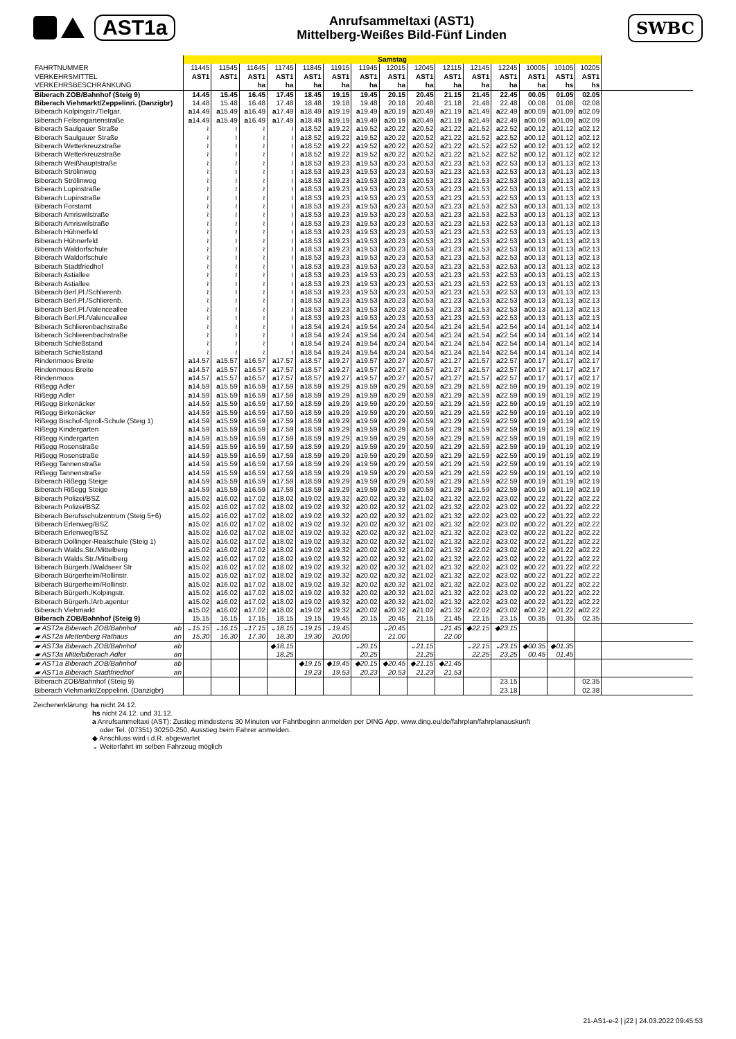AST1a
Anrufsammeltaxi (AST1)
Mittelberg-Weißes Bild-Fünf Linden
SWBC
| | Samstag | | | | | | | | | | | | | | | |
| FAHRTNUMMER | 11445 | 11545 | 11645 | 11745 | 11845 | 11915 | 11945 | 12015 | 12045 | 12115 | 12145 | 12245 | 10005 | 10105 | 10205 | |
| VERKEHRSMITTEL | AST1 | AST1 | AST1 | AST1 | AST1 | AST1 | AST1 | AST1 | AST1 | AST1 | AST1 | AST1 | AST1 | AST1 | AST1 | |
| VERKEHRSBESCHRÄNKUNG | | | ha | ha | ha | ha | ha | ha | ha | ha | ha | ha | ha | hs | hs | |
| Biberach ZOB/Bahnhof (Steig 9) | 14.45 | 15.45 | 16.45 | 17.45 | 18.45 | 19.15 | 19.45 | 20.15 | 20.45 | 21.15 | 21.45 | 22.45 | 00.05 | 01.05 | 02.05 | |
| Biberach Viehmarkt/Zeppelinri. (Danzigbr) | 14.48 | 15.48 | 16.48 | 17.48 | 18.48 | 19.18 | 19.48 | 20.18 | 20.48 | 21.18 | 21.48 | 22.48 | 00.08 | 01.08 | 02.08 | |
| Biberach Kolpingstr./Tiefgar. | a 14.49 | a 15.49 | a 16.49 | a 17.49 | a 18.49 | a 19.19 | a 19.49 | a 20.19 | a 20.49 | a 21.19 | a 21.49 | a 22.49 | a 00.09 | a 01.09 | a 02.09 | |
| Biberach Felsengartenstraße | a 14.49 | a 15.49 | a 16.49 | a 17.49 | a 18.49 | a 19.19 | a 19.49 | a 20.19 | a 20.49 | a 21.19 | a 21.49 | a 22.49 | a 00.09 | a 01.09 | a 02.09 | |
| Biberach Saulgauer Straße | ≀ | ≀ | ≀ | ≀ | a 18.52 | a 19.22 | a 19.52 | a 20.22 | a 20.52 | a 21.22 | a 21.52 | a 22.52 | a 00.12 | a 01.12 | a 02.12 | |
| Biberach Saulgauer Straße | ≀ | ≀ | ≀ | ≀ | a 18.52 | a 19.22 | a 19.52 | a 20.22 | a 20.52 | a 21.22 | a 21.52 | a 22.52 | a 00.12 | a 01.12 | a 02.12 | |
| Biberach Wetterkreuzstraße | ≀ | ≀ | ≀ | ≀ | a 18.52 | a 19.22 | a 19.52 | a 20.22 | a 20.52 | a 21.22 | a 21.52 | a 22.52 | a 00.12 | a 01.12 | a 02.12 | |
| Biberach Wetterkreuzstraße | ≀ | ≀ | ≀ | ≀ | a 18.52 | a 19.22 | a 19.52 | a 20.22 | a 20.52 | a 21.22 | a 21.52 | a 22.52 | a 00.12 | a 01.12 | a 02.12 | |
| Biberach Weißhauptstraße | ≀ | ≀ | ≀ | ≀ | a 18.53 | a 19.23 | a 19.53 | a 20.23 | a 20.53 | a 21.23 | a 21.53 | a 22.53 | a 00.13 | a 01.13 | a 02.13 | |
| Biberach Strölinweg | ≀ | ≀ | ≀ | ≀ | a 18.53 | a 19.23 | a 19.53 | a 20.23 | a 20.53 | a 21.23 | a 21.53 | a 22.53 | a 00.13 | a 01.13 | a 02.13 | |
| Biberach Strölinweg | ≀ | ≀ | ≀ | ≀ | a 18.53 | a 19.23 | a 19.53 | a 20.23 | a 20.53 | a 21.23 | a 21.53 | a 22.53 | a 00.13 | a 01.13 | a 02.13 | |
| Biberach Lupinstraße | ≀ | ≀ | ≀ | ≀ | a 18.53 | a 19.23 | a 19.53 | a 20.23 | a 20.53 | a 21.23 | a 21.53 | a 22.53 | a 00.13 | a 01.13 | a 02.13 | |
| Biberach Lupinstraße | ≀ | ≀ | ≀ | ≀ | a 18.53 | a 19.23 | a 19.53 | a 20.23 | a 20.53 | a 21.23 | a 21.53 | a 22.53 | a 00.13 | a 01.13 | a 02.13 | |
| Biberach Forstamt | ≀ | ≀ | ≀ | ≀ | a 18.53 | a 19.23 | a 19.53 | a 20.23 | a 20.53 | a 21.23 | a 21.53 | a 22.53 | a 00.13 | a 01.13 | a 02.13 | |
| Biberach Amriswilstraße | ≀ | ≀ | ≀ | ≀ | a 18.53 | a 19.23 | a 19.53 | a 20.23 | a 20.53 | a 21.23 | a 21.53 | a 22.53 | a 00.13 | a 01.13 | a 02.13 | |
| Biberach Amriswilstraße | ≀ | ≀ | ≀ | ≀ | a 18.53 | a 19.23 | a 19.53 | a 20.23 | a 20.53 | a 21.23 | a 21.53 | a 22.53 | a 00.13 | a 01.13 | a 02.13 | |
| Biberach Hühnerfeld | ≀ | ≀ | ≀ | ≀ | a 18.53 | a 19.23 | a 19.53 | a 20.23 | a 20.53 | a 21.23 | a 21.53 | a 22.53 | a 00.13 | a 01.13 | a 02.13 | |
| Biberach Hühnerfeld | ≀ | ≀ | ≀ | ≀ | a 18.53 | a 19.23 | a 19.53 | a 20.23 | a 20.53 | a 21.23 | a 21.53 | a 22.53 | a 00.13 | a 01.13 | a 02.13 | |
| Biberach Waldorfschule | ≀ | ≀ | ≀ | ≀ | a 18.53 | a 19.23 | a 19.53 | a 20.23 | a 20.53 | a 21.23 | a 21.53 | a 22.53 | a 00.13 | a 01.13 | a 02.13 | |
| Biberach Waldorfschule | ≀ | ≀ | ≀ | ≀ | a 18.53 | a 19.23 | a 19.53 | a 20.23 | a 20.53 | a 21.23 | a 21.53 | a 22.53 | a 00.13 | a 01.13 | a 02.13 | |
| Biberach Stadtfriedhof | ≀ | ≀ | ≀ | ≀ | a 18.53 | a 19.23 | a 19.53 | a 20.23 | a 20.53 | a 21.23 | a 21.53 | a 22.53 | a 00.13 | a 01.13 | a 02.13 | |
| Biberach Astiallee | ≀ | ≀ | ≀ | ≀ | a 18.53 | a 19.23 | a 19.53 | a 20.23 | a 20.53 | a 21.23 | a 21.53 | a 22.53 | a 00.13 | a 01.13 | a 02.13 | |
| Biberach Astiallee | ≀ | ≀ | ≀ | ≀ | a 18.53 | a 19.23 | a 19.53 | a 20.23 | a 20.53 | a 21.23 | a 21.53 | a 22.53 | a 00.13 | a 01.13 | a 02.13 | |
| Biberach Berl.Pl./Schlierenb. | ≀ | ≀ | ≀ | ≀ | a 18.53 | a 19.23 | a 19.53 | a 20.23 | a 20.53 | a 21.23 | a 21.53 | a 22.53 | a 00.13 | a 01.13 | a 02.13 | |
| Biberach Berl.Pl./Schlierenb. | ≀ | ≀ | ≀ | ≀ | a 18.53 | a 19.23 | a 19.53 | a 20.23 | a 20.53 | a 21.23 | a 21.53 | a 22.53 | a 00.13 | a 01.13 | a 02.13 | |
| Biberach Berl.Pl./Valenceallee | ≀ | ≀ | ≀ | ≀ | a 18.53 | a 19.23 | a 19.53 | a 20.23 | a 20.53 | a 21.23 | a 21.53 | a 22.53 | a 00.13 | a 01.13 | a 02.13 | |
| Biberach Berl.Pl./Valenceallee | ≀ | ≀ | ≀ | ≀ | a 18.53 | a 19.23 | a 19.53 | a 20.23 | a 20.53 | a 21.23 | a 21.53 | a 22.53 | a 00.13 | a 01.13 | a 02.13 | |
| Biberach Schlierenbachstraße | ≀ | ≀ | ≀ | ≀ | a 18.54 | a 19.24 | a 19.54 | a 20.24 | a 20.54 | a 21.24 | a 21.54 | a 22.54 | a 00.14 | a 01.14 | a 02.14 | |
| Biberach Schlierenbachstraße | ≀ | ≀ | ≀ | ≀ | a 18.54 | a 19.24 | a 19.54 | a 20.24 | a 20.54 | a 21.24 | a 21.54 | a 22.54 | a 00.14 | a 01.14 | a 02.14 | |
| Biberach Schießstand | ≀ | ≀ | ≀ | ≀ | a 18.54 | a 19.24 | a 19.54 | a 20.24 | a 20.54 | a 21.24 | a 21.54 | a 22.54 | a 00.14 | a 01.14 | a 02.14 | |
| Biberach Schießstand | ≀ | ≀ | ≀ | ≀ | a 18.54 | a 19.24 | a 19.54 | a 20.24 | a 20.54 | a 21.24 | a 21.54 | a 22.54 | a 00.14 | a 01.14 | a 02.14 | |
| Rindenmoos Breite | a 14.57 | a 15.57 | a 16.57 | a 17.57 | a 18.57 | a 19.27 | a 19.57 | a 20.27 | a 20.57 | a 21.27 | a 21.57 | a 22.57 | a 00.17 | a 01.17 | a 02.17 | |
| Rindenmoos Breite | a 14.57 | a 15.57 | a 16.57 | a 17.57 | a 18.57 | a 19.27 | a 19.57 | a 20.27 | a 20.57 | a 21.27 | a 21.57 | a 22.57 | a 00.17 | a 01.17 | a 02.17 | |
| Rindenmoos | a 14.57 | a 15.57 | a 16.57 | a 17.57 | a 18.57 | a 19.27 | a 19.57 | a 20.27 | a 20.57 | a 21.27 | a 21.57 | a 22.57 | a 00.17 | a 01.17 | a 02.17 | |
| Rißegg Adler | a 14.59 | a 15.59 | a 16.59 | a 17.59 | a 18.59 | a 19.29 | a 19.59 | a 20.29 | a 20.59 | a 21.29 | a 21.59 | a 22.59 | a 00.19 | a 01.19 | a 02.19 | |
| Rißegg Adler | a 14.59 | a 15.59 | a 16.59 | a 17.59 | a 18.59 | a 19.29 | a 19.59 | a 20.29 | a 20.59 | a 21.29 | a 21.59 | a 22.59 | a 00.19 | a 01.19 | a 02.19 | |
| Rißegg Birkenäcker | a 14.59 | a 15.59 | a 16.59 | a 17.59 | a 18.59 | a 19.29 | a 19.59 | a 20.29 | a 20.59 | a 21.29 | a 21.59 | a 22.59 | a 00.19 | a 01.19 | a 02.19 | |
| Rißegg Birkenäcker | a 14.59 | a 15.59 | a 16.59 | a 17.59 | a 18.59 | a 19.29 | a 19.59 | a 20.29 | a 20.59 | a 21.29 | a 21.59 | a 22.59 | a 00.19 | a 01.19 | a 02.19 | |
| Rißegg Bischof-Sproll-Schule (Steig 1) | a 14.59 | a 15.59 | a 16.59 | a 17.59 | a 18.59 | a 19.29 | a 19.59 | a 20.29 | a 20.59 | a 21.29 | a 21.59 | a 22.59 | a 00.19 | a 01.19 | a 02.19 | |
| Rißegg Kindergarten | a 14.59 | a 15.59 | a 16.59 | a 17.59 | a 18.59 | a 19.29 | a 19.59 | a 20.29 | a 20.59 | a 21.29 | a 21.59 | a 22.59 | a 00.19 | a 01.19 | a 02.19 | |
| Rißegg Kindergarten | a 14.59 | a 15.59 | a 16.59 | a 17.59 | a 18.59 | a 19.29 | a 19.59 | a 20.29 | a 20.59 | a 21.29 | a 21.59 | a 22.59 | a 00.19 | a 01.19 | a 02.19 | |
| Rißegg Rosenstraße | a 14.59 | a 15.59 | a 16.59 | a 17.59 | a 18.59 | a 19.29 | a 19.59 | a 20.29 | a 20.59 | a 21.29 | a 21.59 | a 22.59 | a 00.19 | a 01.19 | a 02.19 | |
| Rißegg Rosenstraße | a 14.59 | a 15.59 | a 16.59 | a 17.59 | a 18.59 | a 19.29 | a 19.59 | a 20.29 | a 20.59 | a 21.29 | a 21.59 | a 22.59 | a 00.19 | a 01.19 | a 02.19 | |
| Rißegg Tannenstraße | a 14.59 | a 15.59 | a 16.59 | a 17.59 | a 18.59 | a 19.29 | a 19.59 | a 20.29 | a 20.59 | a 21.29 | a 21.59 | a 22.59 | a 00.19 | a 01.19 | a 02.19 | |
| Rißegg Tannenstraße | a 14.59 | a 15.59 | a 16.59 | a 17.59 | a 18.59 | a 19.29 | a 19.59 | a 20.29 | a 20.59 | a 21.29 | a 21.59 | a 22.59 | a 00.19 | a 01.19 | a 02.19 | |
| Biberach Rißegg Steige | a 14.59 | a 15.59 | a 16.59 | a 17.59 | a 18.59 | a 19.29 | a 19.59 | a 20.29 | a 20.59 | a 21.29 | a 21.59 | a 22.59 | a 00.19 | a 01.19 | a 02.19 | |
| Biberach Rißegg Steige | a 14.59 | a 15.59 | a 16.59 | a 17.59 | a 18.59 | a 19.29 | a 19.59 | a 20.29 | a 20.59 | a 21.29 | a 21.59 | a 22.59 | a 00.19 | a 01.19 | a 02.19 | |
| Biberach Polizei/BSZ | a 15.02 | a 16.02 | a 17.02 | a 18.02 | a 19.02 | a 19.32 | a 20.02 | a 20.32 | a 21.02 | a 21.32 | a 22.02 | a 23.02 | a 00.22 | a 01.22 | a 02.22 | |
| Biberach Polizei/BSZ | a 15.02 | a 16.02 | a 17.02 | a 18.02 | a 19.02 | a 19.32 | a 20.02 | a 20.32 | a 21.02 | a 21.32 | a 22.02 | a 23.02 | a 00.22 | a 01.22 | a 02.22 | |
| Biberach Berufsschulzentrum (Steig 5+6) | a 15.02 | a 16.02 | a 17.02 | a 18.02 | a 19.02 | a 19.32 | a 20.02 | a 20.32 | a 21.02 | a 21.32 | a 22.02 | a 23.02 | a 00.22 | a 01.22 | a 02.22 | |
| Biberach Erlenweg/BSZ | a 15.02 | a 16.02 | a 17.02 | a 18.02 | a 19.02 | a 19.32 | a 20.02 | a 20.32 | a 21.02 | a 21.32 | a 22.02 | a 23.02 | a 00.22 | a 01.22 | a 02.22 | |
| Biberach Erlenweg/BSZ | a 15.02 | a 16.02 | a 17.02 | a 18.02 | a 19.02 | a 19.32 | a 20.02 | a 20.32 | a 21.02 | a 21.32 | a 22.02 | a 23.02 | a 00.22 | a 01.22 | a 02.22 | |
| Biberach Dollinger-Realschule (Steig 1) | a 15.02 | a 16.02 | a 17.02 | a 18.02 | a 19.02 | a 19.32 | a 20.02 | a 20.32 | a 21.02 | a 21.32 | a 22.02 | a 23.02 | a 00.22 | a 01.22 | a 02.22 | |
| Biberach Walds.Str./Mittelberg | a 15.02 | a 16.02 | a 17.02 | a 18.02 | a 19.02 | a 19.32 | a 20.02 | a 20.32 | a 21.02 | a 21.32 | a 22.02 | a 23.02 | a 00.22 | a 01.22 | a 02.22 | |
| Biberach Walds.Str./Mittelberg | a 15.02 | a 16.02 | a 17.02 | a 18.02 | a 19.02 | a 19.32 | a 20.02 | a 20.32 | a 21.02 | a 21.32 | a 22.02 | a 23.02 | a 00.22 | a 01.22 | a 02.22 | |
| Biberach Bürgerh./Waldseer Str | a 15.02 | a 16.02 | a 17.02 | a 18.02 | a 19.02 | a 19.32 | a 20.02 | a 20.32 | a 21.02 | a 21.32 | a 22.02 | a 23.02 | a 00.22 | a 01.22 | a 02.22 | |
| Biberach Bürgerheim/Rollinstr. | a 15.02 | a 16.02 | a 17.02 | a 18.02 | a 19.02 | a 19.32 | a 20.02 | a 20.32 | a 21.02 | a 21.32 | a 22.02 | a 23.02 | a 00.22 | a 01.22 | a 02.22 | |
| Biberach Bürgerheim/Rollinstr. | a 15.02 | a 16.02 | a 17.02 | a 18.02 | a 19.02 | a 19.32 | a 20.02 | a 20.32 | a 21.02 | a 21.32 | a 22.02 | a 23.02 | a 00.22 | a 01.22 | a 02.22 | |
| Biberach Bürgerh./Kolpingstr. | a 15.02 | a 16.02 | a 17.02 | a 18.02 | a 19.02 | a 19.32 | a 20.02 | a 20.32 | a 21.02 | a 21.32 | a 22.02 | a 23.02 | a 00.22 | a 01.22 | a 02.22 | |
| Biberach Bürgerh./Arb.agentur | a 15.02 | a 16.02 | a 17.02 | a 18.02 | a 19.02 | a 19.32 | a 20.02 | a 20.32 | a 21.02 | a 21.32 | a 22.02 | a 23.02 | a 00.22 | a 01.22 | a 02.22 | |
| Biberach Viehmarkt | a 15.02 | a 16.02 | a 17.02 | a 18.02 | a 19.02 | a 19.32 | a 20.02 | a 20.32 | a 21.02 | a 21.32 | a 22.02 | a 23.02 | a 00.22 | a 01.22 | a 02.22 | |
| Biberach ZOB/Bahnhof (Steig 9) | 15.15 | 16.15 | 17.15 | 18.15 | 19.15 | 19.45 | 20.15 | 20.45 | 21.15 | 21.45 | 22.15 | 23.15 | 00.35 | 01.35 | 02.35 | |
| ▰ AST2a Biberach ZOB/Bahnhof ab | ⌄15.15 | ⌄16.15 | ⌄17.15 | ⌄18.15 | ⌄19.15 | ⌄19.45 | | ⌄20.45 | | ⌄21.45 | ◆22.15 | ◆23.15 | | | | |
| ▰ AST2a Mettenberg Rathaus an | 15.30 | 16.30 | 17.30 | 18.30 | 19.30 | 20.00 | | 21.00 | | 22.00 | | | | | | |
| ▰ AST3a Biberach ZOB/Bahnhof ab | | | | ◆18.15 | | | ⌄20.15 | | ⌄21.15 | | ⌄22.15 | ⌄23.15 | ◆00.35 | ◆01.35 | | |
| ▰ AST3a Mittelbiberach Adler an | | | | 18.25 | | | 20.25 | | 21.25 | | 22.25 | 23.25 | 00.45 | 01.45 | | |
| ▰ AST1a Biberach ZOB/Bahnhof ab | | | | | ◆19.15 | ◆19.45 | ◆20.15 | ◆20.45 | ◆21.15 | ◆21.45 | | | | | | |
| ▰ AST1a Biberach Stadtfriedhof an | | | | | 19.23 | 19.53 | 20.23 | 20.53 | 21.23 | 21.53 | | | | | | |
| Biberach ZOB/Bahnhof (Steig 9) | | | | | | | | | | | | 23.15 | | | 02.35 | |
| Biberach Viehmarkt/Zeppelinri. (Danzigbr) | | | | | | | | | | | | 23.18 | | | 02.38 | |
Zeichenerklärung: ha nicht 24.12.
hs nicht 24.12. und 31.12.
a Anrufsammeltaxi (AST): Zustieg mindestens 30 Minuten vor Fahrtbeginn anmelden per DING App, www.ding.eu/de/fahrplan/fahrplanauskunft
oder Tel. (07351) 30250-250, Ausstieg beim Fahrer anmelden.
◆ Anschluss wird i.d.R. abgewartet
⌄ Weiterfahrt im selben Fahrzeug möglich
21-AS1-e-2 | j22 | 24.03.2022 09:45:53